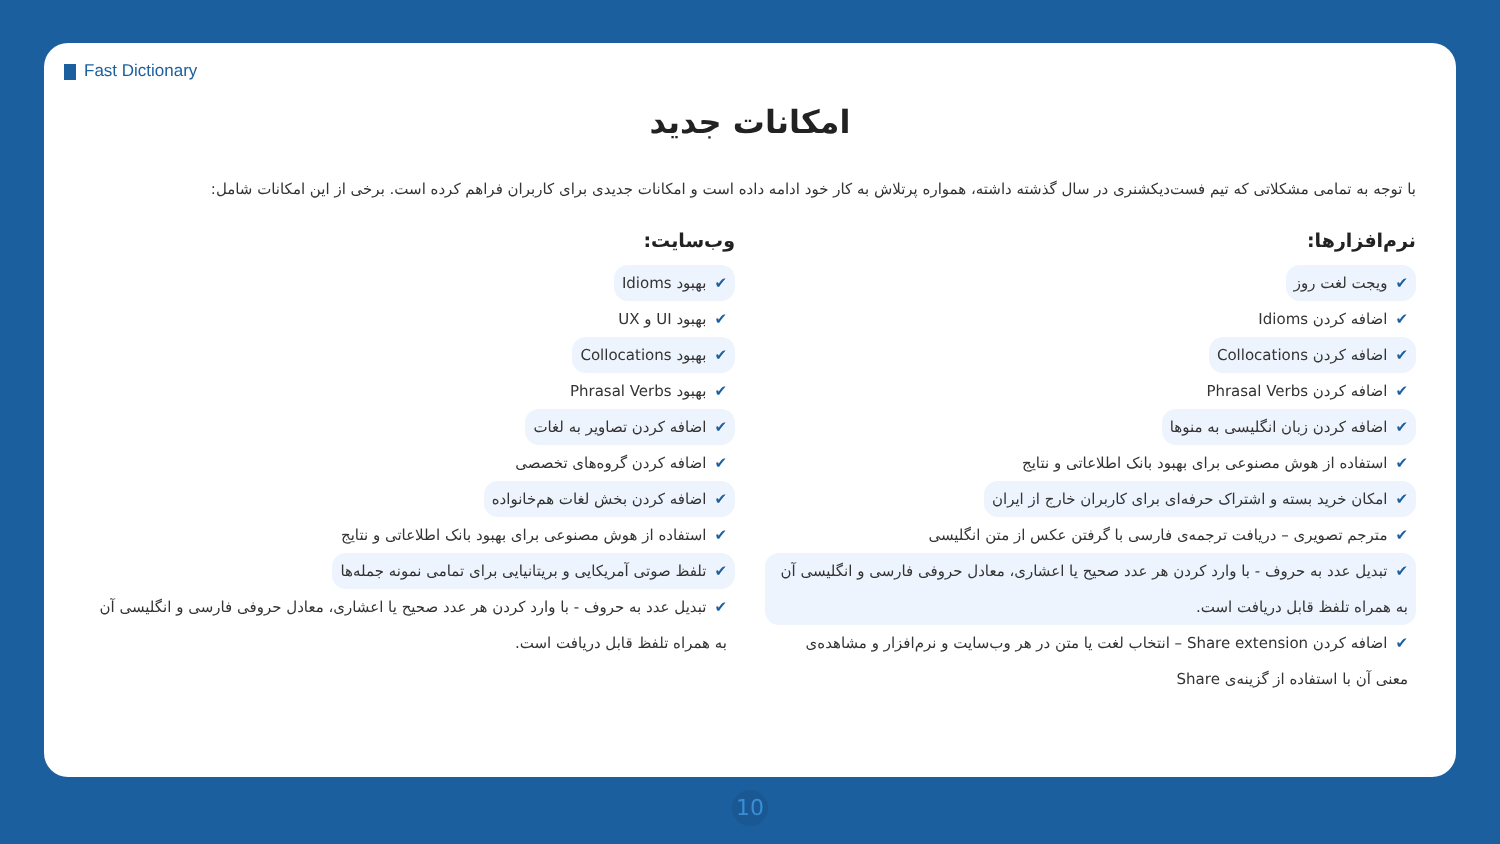Fast Dictionary
امکانات جدید
با توجه به تمامی مشکلاتی که تیم فست‌دیکشنری در سال گذشته داشته، همواره پرتلاش به کار خود ادامه داده است و امکانات جدیدی برای کاربران فراهم کرده است. برخی از این امکانات شامل:
نرم‌افزارها:
✔ویجت لغت روز
✔اضافه کردن Idioms
✔اضافه کردن Collocations
✔اضافه کردن Phrasal Verbs
✔اضافه کردن زبان انگلیسی به منوها
✔استفاده از هوش مصنوعی برای بهبود بانک اطلاعاتی و نتایج
✔امکان خرید بسته و اشتراک حرفه‌ای برای کاربران خارج از ایران
✔مترجم تصویری – دریافت ترجمه‌ی فارسی با گرفتن عکس از متن انگلیسی
✔تبدیل عدد به حروف - با وارد کردن هر عدد صحیح یا اعشاری، معادل حروفی فارسی و انگلیسی آن به همراه تلفظ قابل دریافت است.
✔اضافه کردن Share extension – انتخاب لغت یا متن در هر وب‌سایت و نرم‌افزار و مشاهده‌ی معنی آن با استفاده از گزینه‌ی Share
وب‌سایت:
✔بهبود Idioms
✔بهبود UI و UX
✔بهبود Collocations
✔بهبود Phrasal Verbs
✔اضافه کردن تصاویر به لغات
✔اضافه کردن گروه‌های تخصصی
✔اضافه کردن بخش لغات هم‌خانواده
✔استفاده از هوش مصنوعی برای بهبود بانک اطلاعاتی و نتایج
✔تلفظ صوتی آمریکایی و بریتانیایی برای تمامی نمونه جمله‌ها
✔تبدیل عدد به حروف - با وارد کردن هر عدد صحیح یا اعشاری، معادل حروفی فارسی و انگلیسی آن به همراه تلفظ قابل دریافت است.
10